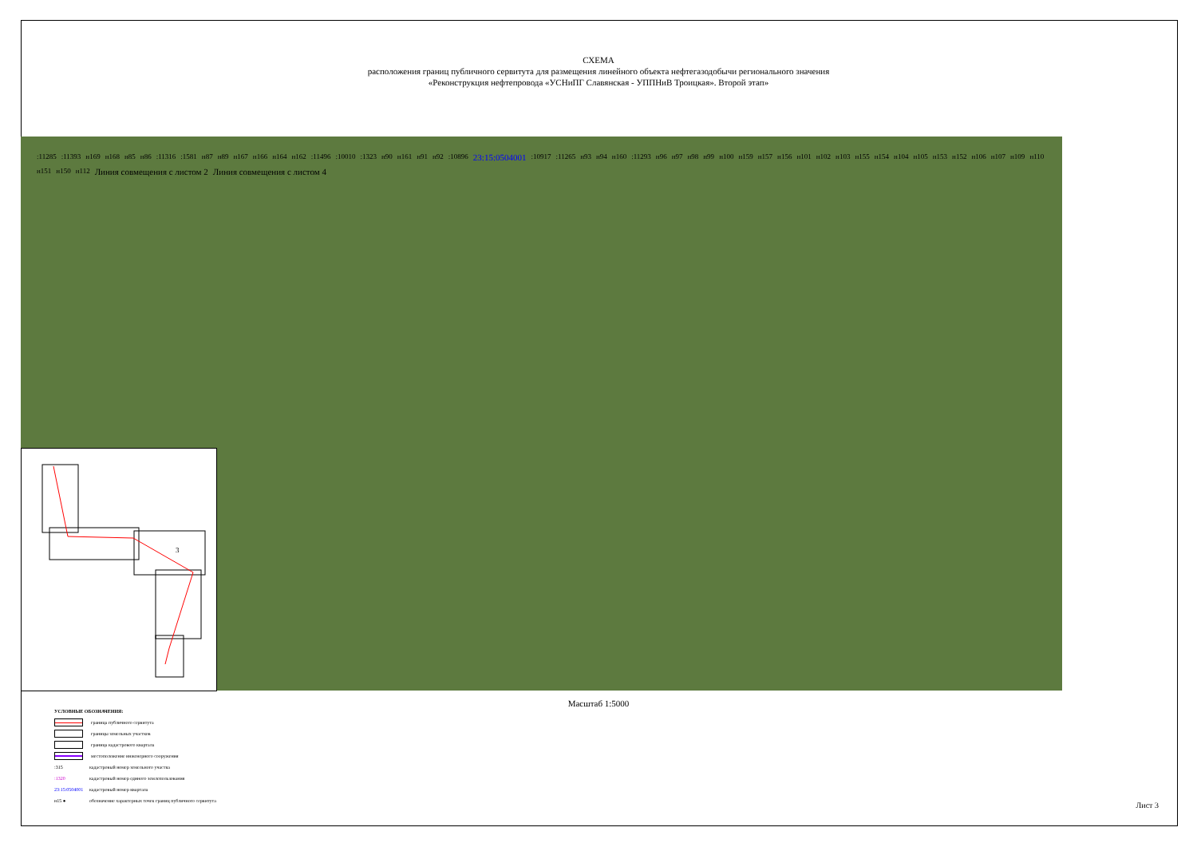СХЕМА
расположения границ публичного сервитута для размещения линейного объекта нефтегазодобычи регионального значения
«Реконструкция нефтепровода «УСНиПГ Славянская - УППНиВ Троицкая». Второй этап»
:11285 :11393 н169 н168 н85 н86 :11316 :1581 н87 н89 н167 н166 н164 н162 :11496 :10010 :1323 н90 н161 н91 н92 :10896 23:15:0504001 :10917 :11265 н93 н94 н160 :11293 н96 н97 н98 н99 н100 н159 н157 н156 н101 н102 н103 н155 н154 н104 н105 н153 н152 н106 н107 н109 н110 н151 н150 н112 Линия совмещения с листом 2 Линия совмещения с листом 4
3
Масштаб 1:5000
УСЛОВНЫЕ ОБОЗНАЧЕНИЯ:
граница публичного сервитута
границы земельных участков
граница кадастрового квартала
местоположение инженерного сооружения
:315 кадастровый номер земельного участка
:1320 кадастровый номер единого землепользования
23:15:0504001 кадастровый номер квартала
н15 ● обозначение характерных точек границ публичного сервитута
Лист 3